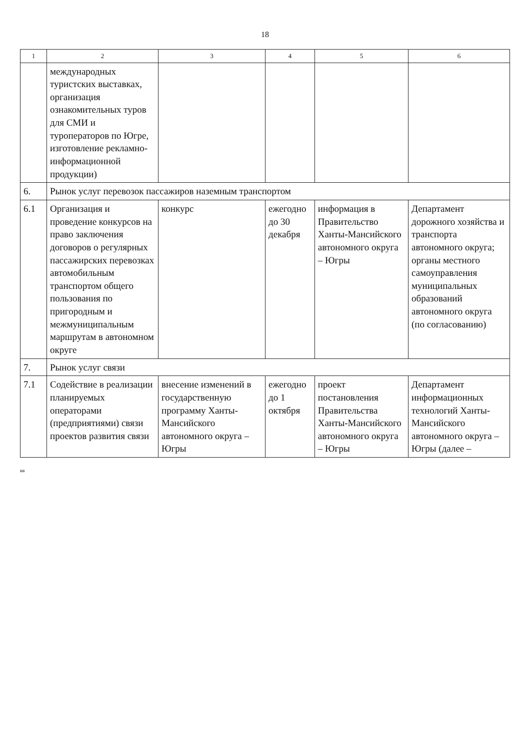18
| 1 | 2 | 3 | 4 | 5 | 6 |
| --- | --- | --- | --- | --- | --- |
| | международных туристских выставках, организация ознакомительных туров для СМИ и туроператоров по Югре, изготовление рекламно-информационной продукции) | | | | |
| 6. | Рынок услуг перевозок пассажиров наземным транспортом | | | | |
| 6.1 | Организация и проведение конкурсов на право заключения договоров о регулярных пассажирских перевозках автомобильным транспортом общего пользования по пригородным и межмуниципальным маршрутам в автономном округе | конкурс | ежегодно до 30 декабря | информация в Правительство Ханты-Мансийского автономного округа – Югры | Департамент дорожного хозяйства и транспорта автономного округа; органы местного самоуправления муниципальных образований автономного округа (по согласованию) |
| 7. | Рынок услуг связи | | | | |
| 7.1 | Содействие в реализации планируемых операторами (предприятиями) связи проектов развития связи | внесение изменений в государственную программу Ханты-Мансийского автономного округа – Югры | ежегодно до 1 октября | проект постановления Правительства Ханты-Мансийского автономного округа – Югры | Департамент информационных технологий Ханты-Мансийского автономного округа – Югры (далее – |
вв